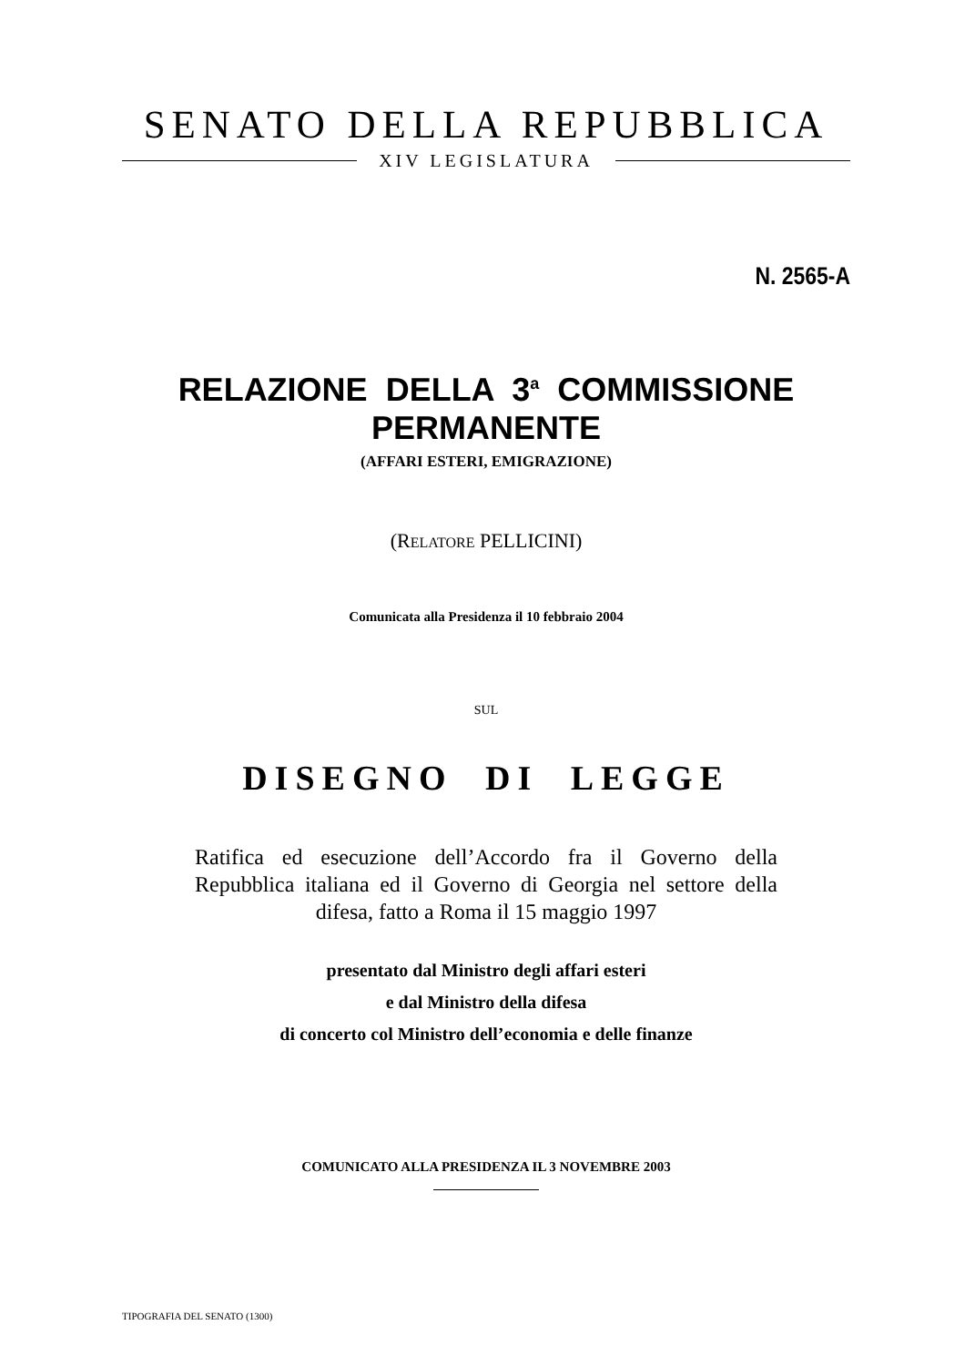SENATO DELLA REPUBBLICA
XIV LEGISLATURA
N. 2565-A
RELAZIONE DELLA 3<sup>a</sup> COMMISSIONE PERMANENTE
(AFFARI ESTERI, EMIGRAZIONE)
(RELATORE PELLICINI)
Comunicata alla Presidenza il 10 febbraio 2004
SUL
DISEGNO DI LEGGE
Ratifica ed esecuzione dell’Accordo fra il Governo della Repubblica italiana ed il Governo di Georgia nel settore della difesa, fatto a Roma il 15 maggio 1997
presentato dal Ministro degli affari esteri
e dal Ministro della difesa
di concerto col Ministro dell’economia e delle finanze
COMUNICATO ALLA PRESIDENZA IL 3 NOVEMBRE 2003
TIPOGRAFIA DEL SENATO (1300)